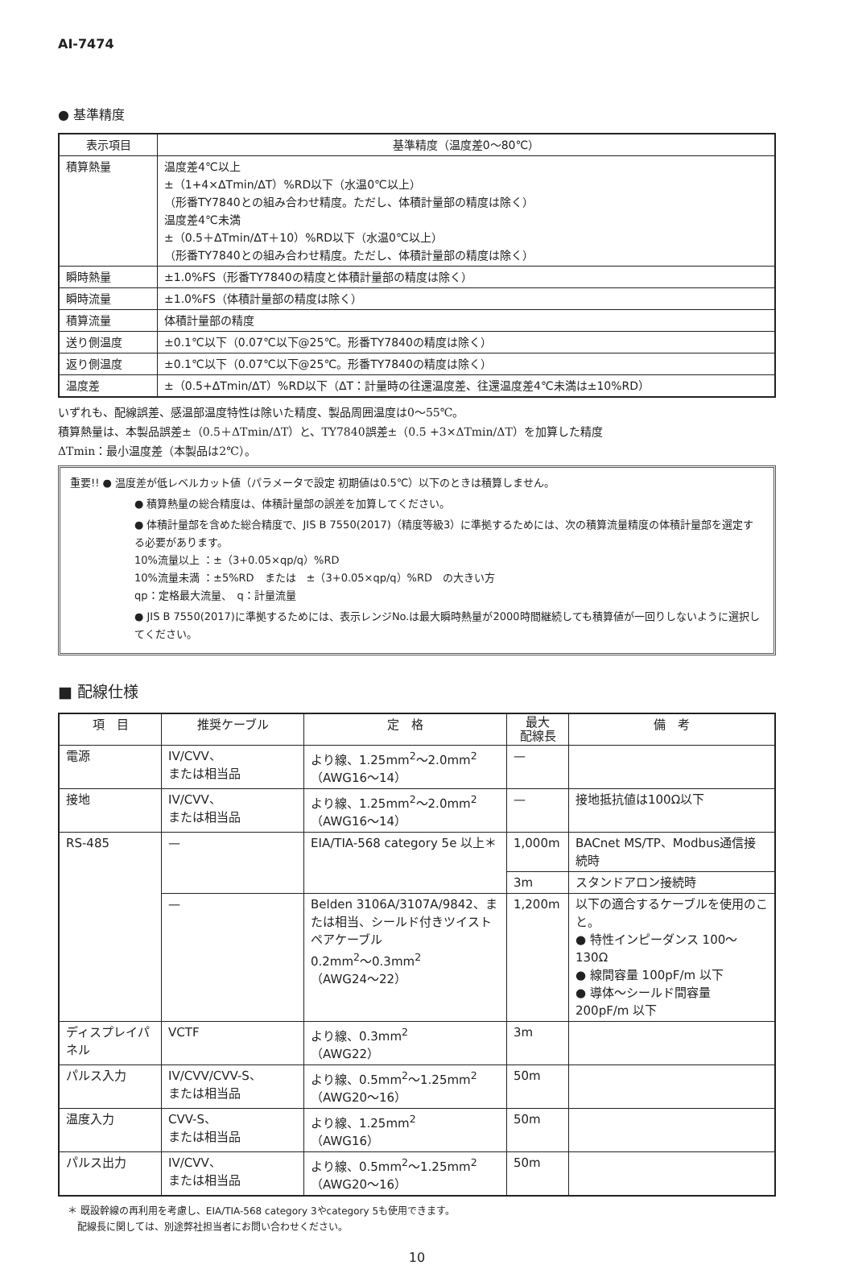AI-7474
● 基準精度
| 表示項目 | 基準精度（温度差0〜80℃） |
| --- | --- |
| 積算熱量 | 温度差4℃以上 ±（1+4×ΔTmin/ΔT）%RD以下（水温0℃以上） （形番TY7840との組み合わせ精度。ただし、体積計量部の精度は除く） 温度差4℃未満 ±（0.5＋ΔTmin/ΔT＋10）%RD以下（水温0℃以上） （形番TY7840との組み合わせ精度。ただし、体積計量部の精度は除く） |
| 瞬時熱量 | ±1.0%FS（形番TY7840の精度と体積計量部の精度は除く） |
| 瞬時流量 | ±1.0%FS（体積計量部の精度は除く） |
| 積算流量 | 体積計量部の精度 |
| 送り側温度 | ±0.1℃以下（0.07℃以下@25℃。形番TY7840の精度は除く） |
| 返り側温度 | ±0.1℃以下（0.07℃以下@25℃。形番TY7840の精度は除く） |
| 温度差 | ±（0.5+ΔTmin/ΔT）%RD以下（ΔT：計量時の往還温度差、往還温度差4℃未満は±10%RD） |
いずれも、配線誤差、感温部温度特性は除いた精度、製品周囲温度は0〜55℃。
積算熱量は、本製品誤差±（0.5＋ΔTmin/ΔT）と、TY7840誤差±（0.5 +3×ΔTmin/ΔT）を加算した精度
ΔTmin：最小温度差（本製品は2℃）。
重要!! ● 温度差が低レベルカット値（パラメータで設定 初期値は0.5℃）以下のときは積算しません。
● 積算熱量の総合精度は、体積計量部の誤差を加算してください。
● 体積計量部を含めた総合精度で、JIS B 7550(2017)（精度等級3）に準拠するためには、次の積算流量精度の体積計量部を選定する必要があります。
10%流量以上 ：±（3+0.05×qp/q）%RD
10%流量未満 ：±5%RD　または　±（3+0.05×qp/q）%RD　の大きい方
qp：定格最大流量、　q：計量流量
● JIS B 7550(2017)に準拠するためには、表示レンジNo.は最大瞬時熱量が2000時間継続しても積算値が一回りしないように選択してください。
■ 配線仕様
| 項 目 | 推奨ケーブル | 定 格 | 最大 配線長 | 備 考 |
| --- | --- | --- | --- | --- |
| 電源 | IV/CVV、 または相当品 | より線、1.25mm<sup>2</sup>〜2.0mm<sup>2</sup> （AWG16〜14） | — | |
| 接地 | IV/CVV、 または相当品 | より線、1.25mm<sup>2</sup>〜2.0mm<sup>2</sup> （AWG16〜14） | — | 接地抵抗値は100Ω以下 |
| RS-485 | — | EIA/TIA-568 category 5e 以上＊ | 1,000m | BACnet MS/TP、Modbus通信接続時 |
| | | | 3m | スタンドアロン接続時 |
| | — | Belden 3106A/3107A/9842、または相当、シールド付きツイストペアケーブル 0.2mm<sup>2</sup>〜0.3mm<sup>2</sup> （AWG24〜22） | 1,200m | 以下の適合するケーブルを使用のこと。 ● 特性インピーダンス 100〜130Ω ● 線間容量 100pF/m 以下 ● 導体〜シールド間容量 200pF/m 以下 |
| ディスプレイパネル | VCTF | より線、0.3mm<sup>2</sup> （AWG22） | 3m | |
| パルス入力 | IV/CVV/CVV-S、 または相当品 | より線、0.5mm<sup>2</sup>〜1.25mm<sup>2</sup> （AWG20〜16） | 50m | |
| 温度入力 | CVV-S、 または相当品 | より線、1.25mm<sup>2</sup> （AWG16） | 50m | |
| パルス出力 | IV/CVV、 または相当品 | より線、0.5mm<sup>2</sup>〜1.25mm<sup>2</sup> （AWG20〜16） | 50m | |
＊ 既設幹線の再利用を考慮し、EIA/TIA-568 category 3やcategory 5も使用できます。
　配線長に関しては、別途弊社担当者にお問い合わせください。
10